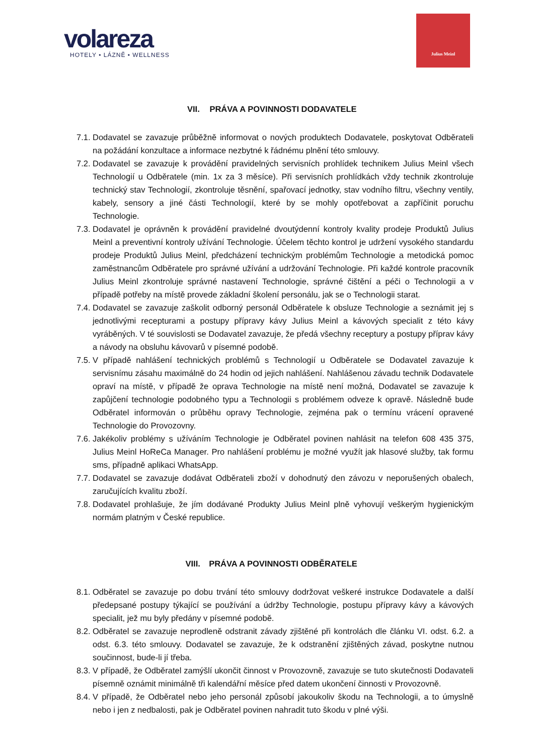volareza
HOTELY • LÁZNĚ • WELLNESS
Julius Meinl
VII. PRÁVA A POVINNOSTI DODAVATELE
7.1.
Dodavatel se zavazuje průběžně informovat o nových produktech Dodavatele, poskytovat Odběrateli na požádání konzultace a informace nezbytné k řádnému plnění této smlouvy.
7.2.
Dodavatel se zavazuje k provádění pravidelných servisních prohlídek technikem Julius Meinl všech Technologií u Odběratele (min. 1x za 3 měsíce). Při servisních prohlídkách vždy technik zkontroluje technický stav Technologií, zkontroluje těsnění, spařovací jednotky, stav vodního filtru, všechny ventily, kabely, sensory a jiné části Technologií, které by se mohly opotřebovat a zapříčinit poruchu Technologie.
7.3.
Dodavatel je oprávněn k provádění pravidelné dvoutýdenní kontroly kvality prodeje Produktů Julius Meinl a preventivní kontroly užívání Technologie. Účelem těchto kontrol je udržení vysokého standardu prodeje Produktů Julius Meinl, předcházení technickým problémům Technologie a metodická pomoc zaměstnancům Odběratele pro správné užívání a udržování Technologie. Při každé kontrole pracovník Julius Meinl zkontroluje správné nastavení Technologie, správné čištění a péči o Technologii a v případě potřeby na místě provede základní školení personálu, jak se o Technologii starat.
7.4.
Dodavatel se zavazuje zaškolit odborný personál Odběratele k obsluze Technologie a seznámit jej s jednotlivými recepturami a postupy přípravy kávy Julius Meinl a kávových specialit z této kávy vyráběných. V té souvislosti se Dodavatel zavazuje, že předá všechny receptury a postupy příprav kávy a návody na obsluhu kávovarů v písemné podobě.
7.5.
V případě nahlášení technických problémů s Technologií u Odběratele se Dodavatel zavazuje k servisnímu zásahu maximálně do 24 hodin od jejich nahlášení. Nahlášenou závadu technik Dodavatele opraví na místě, v případě že oprava Technologie na místě není možná, Dodavatel se zavazuje k zapůjčení technologie podobného typu a Technologii s problémem odveze k opravě. Následně bude Odběratel informován o průběhu opravy Technologie, zejména pak o termínu vrácení opravené Technologie do Provozovny.
7.6.
Jakékoliv problémy s užíváním Technologie je Odběratel povinen nahlásit na telefon 608 435 375, Julius Meinl HoReCa Manager. Pro nahlášení problému je možné využít jak hlasové služby, tak formu sms, případně aplikaci WhatsApp.
7.7.
Dodavatel se zavazuje dodávat Odběrateli zboží v dohodnutý den závozu v neporušených obalech, zaručujících kvalitu zboží.
7.8.
Dodavatel prohlašuje, že jím dodávané Produkty Julius Meinl plně vyhovují veškerým hygienickým normám platným v České republice.
VIII. PRÁVA A POVINNOSTI ODBĚRATELE
8.1.
Odběratel se zavazuje po dobu trvání této smlouvy dodržovat veškeré instrukce Dodavatele a další předepsané postupy týkající se používání a údržby Technologie, postupu přípravy kávy a kávových specialit, jež mu byly předány v písemné podobě.
8.2.
Odběratel se zavazuje neprodleně odstranit závady zjištěné při kontrolách dle článku VI. odst. 6.2. a odst. 6.3. této smlouvy. Dodavatel se zavazuje, že k odstranění zjištěných závad, poskytne nutnou součinnost, bude-li jí třeba.
8.3.
V případě, že Odběratel zamýšlí ukončit činnost v Provozovně, zavazuje se tuto skutečnosti Dodavateli písemně oznámit minimálně tři kalendářní měsíce před datem ukončení činnosti v Provozovně.
8.4.
V případě, že Odběratel nebo jeho personál způsobí jakoukoliv škodu na Technologii, a to úmyslně nebo i jen z nedbalosti, pak je Odběratel povinen nahradit tuto škodu v plné výši.